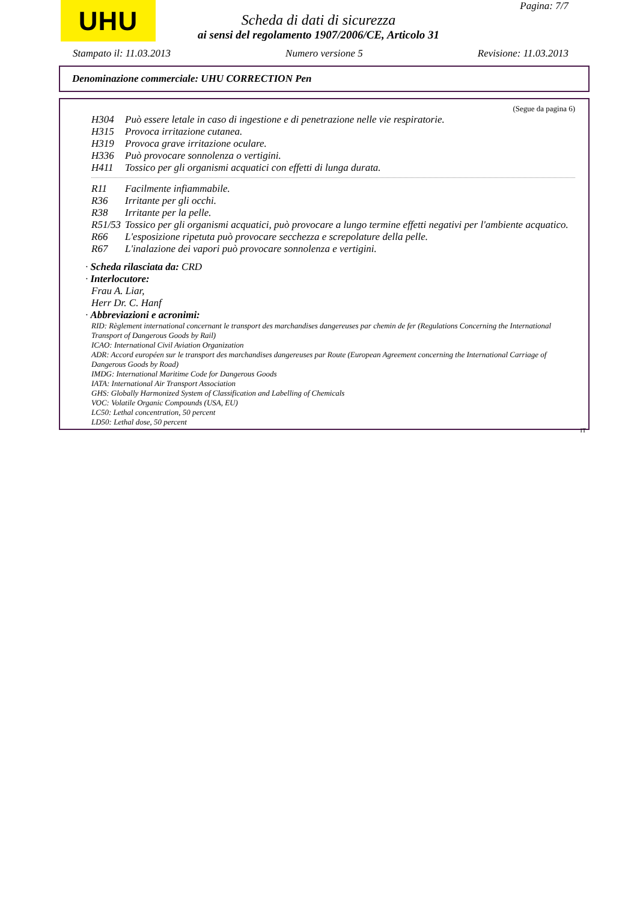UHU Pagina: 7/7
Scheda di dati di sicurezza
ai sensi del regolamento 1907/2006/CE, Articolo 31
Stampato il: 11.03.2013 Numero versione 5 Revisione: 11.03.2013
Denominazione commerciale: UHU CORRECTION Pen
(Segue da pagina 6)
H304 Può essere letale in caso di ingestione e di penetrazione nelle vie respiratorie.
H315 Provoca irritazione cutanea.
H319 Provoca grave irritazione oculare.
H336 Può provocare sonnolenza o vertigini.
H411 Tossico per gli organismi acquatici con effetti di lunga durata.
R11 Facilmente infiammabile.
R36 Irritante per gli occhi.
R38 Irritante per la pelle.
R51/53 Tossico per gli organismi acquatici, può provocare a lungo termine effetti negativi per l'ambiente acquatico.
R66 L'esposizione ripetuta può provocare secchezza e screpolature della pelle.
R67 L'inalazione dei vapori può provocare sonnolenza e vertigini.
· Scheda rilasciata da: CRD
· Interlocutore:
Frau A. Liar,
Herr Dr. C. Hanf
· Abbreviazioni e acronimi:
RID: Règlement international concernant le transport des marchandises dangereuses par chemin de fer (Regulations Concerning the International Transport of Dangerous Goods by Rail)
ICAO: International Civil Aviation Organization
ADR: Accord européen sur le transport des marchandises dangereuses par Route (European Agreement concerning the International Carriage of Dangerous Goods by Road)
IMDG: International Maritime Code for Dangerous Goods
IATA: International Air Transport Association
GHS: Globally Harmonized System of Classification and Labelling of Chemicals
VOC: Volatile Organic Compounds (USA, EU)
LC50: Lethal concentration, 50 percent
LD50: Lethal dose, 50 percent
IT